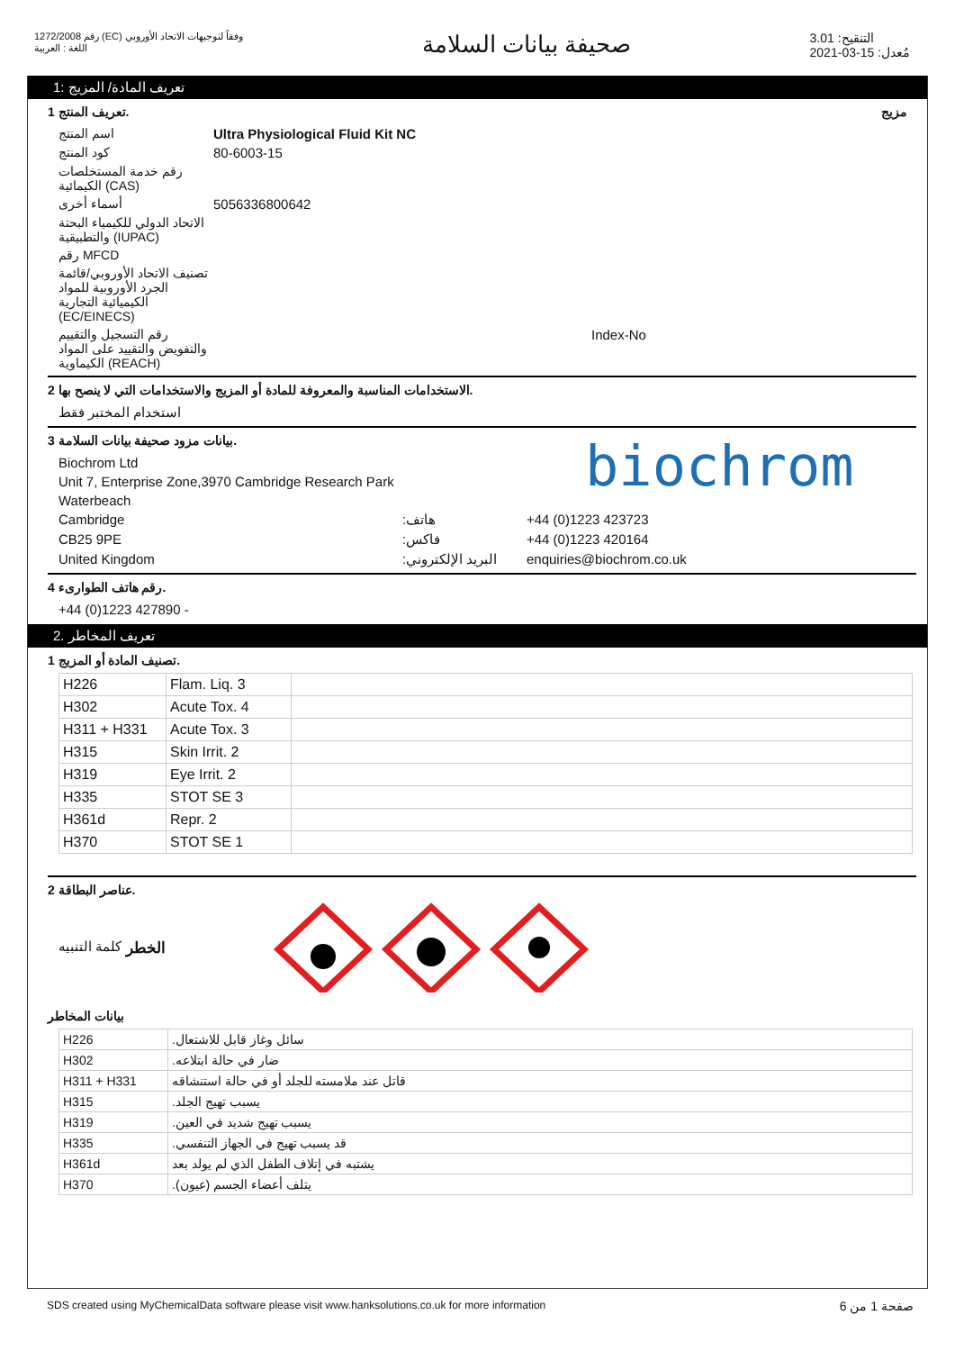رقم 1272/2008 (EC) وفقاً لتوجيهات الاتحاد الأوروبي
اللغة : العربية
صحيفة بيانات السلامة
التنقيح: 3.01
مُعدل: 15-03-2021
تعريف المادة/ المزيج :1
تعريف المنتج 1. مزيج
اسم المنتج Ultra Physiological Fluid Kit NC
كود المنتج
80-6003-15
رقم خدمة المستخلصات الكيمائية (CAS)
أسماء أخرى
5056336800642
الاتحاد الدولي للكيمياء البحتة والتطبيقية (IUPAC)
رقم MFCD
تصنيف الاتحاد الأوروبي/قائمة الجرد الأوروبية للمواد الكيميائية التجارية (EC/EINECS)
رقم التسجيل والتقييم والتفويض والتقييد على المواد الكيماوية (REACH)
Index-No
الاستخدامات المناسبة والمعروفة للمادة أو المزيج والاستخدامات التي لا ينصح بها 2.
استخدام المختبر فقط
بيانات مزود صحيفة بيانات السلامة 3.
Biochrom Ltd
Unit 7, Enterprise Zone,3970 Cambridge Research Park
Waterbeach
biochrom
Cambridge :هاتف
+44 (0)1223 423723
CB25 9PE :فاكس
+44 (0)1223 420164
United Kingdom :البريد الإلكتروني
enquiries@biochrom.co.uk
رقم هاتف الطوارىء 4.
+44 (0)1223 427890 -
تعريف المخاطر .2
تصنيف المادة أو المزيج 1.
| H226 | Flam. Liq. 3 | |
| H302 | Acute Tox. 4 | |
| H311 + H331 | Acute Tox. 3 | |
| H315 | Skin Irrit. 2 | |
| H319 | Eye Irrit. 2 | |
| H335 | STOT SE 3 | |
| H361d | Repr. 2 | |
| H370 | STOT SE 1 | |
عناصر البطاقة 2.
كلمة التنبيه الخطر
بيانات المخاطر
| H226 | .سائل وغاز قابل للاشتعال |
| H302 | .ضار في حالة ابتلاعه |
| H311 + H331 | قاتل عند ملامسته للجلد أو في حالة استنشاقه |
| H315 | .يسبب تهيج الجلد |
| H319 | .يسبب تهيج شديد في العين |
| H335 | .قد يسبب تهيج في الجهاز التنفسي |
| H361d | يشتبه في إتلاف الطفل الذي لم يولد بعد |
| H370 | .يتلف أعضاء الجسم (عيون) |
SDS created using MyChemicalData software please visit www.hanksolutions.co.uk for more information
صفحة 1 من 6